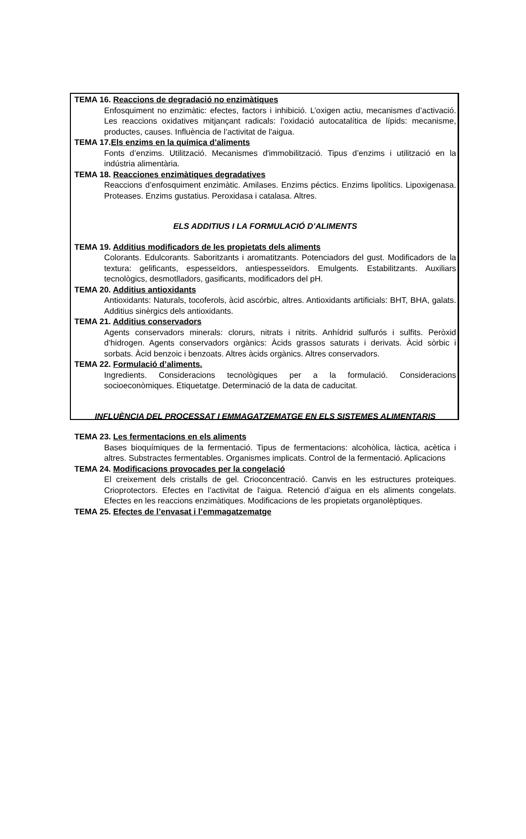TEMA 16. Reaccions de degradació no enzimàtiques
Enfosquiment no enzimàtic: efectes, factors i inhibició. L’oxigen actiu, mecanismes d’activació. Les reaccions oxidatives mitjançant radicals: l’oxidació autocatalítica de lípids: mecanisme, productes, causes. Influència de l’activitat de l'aigua.
TEMA 17.Els enzims en la química d’aliments
Fonts d’enzims. Utilització. Mecanismes d'immobilització. Tipus d’enzims i utilització en la indústria alimentària.
TEMA 18. Reacciones enzimàtiques degradatives
Reaccions d’enfosquiment enzimàtic. Amilases. Enzims péctics. Enzims lipolítics. Lipoxigenasa. Proteases. Enzims gustatius. Peroxidasa i catalasa. Altres.
ELS ADDITIUS I LA FORMULACIÓ D’ALIMENTS
TEMA 19. Additius modificadors de les propietats dels aliments
Colorants. Edulcorants. Saboritzants i aromatitzants. Potenciadors del gust. Modificadors de la textura: gelificants, espesseïdors, antiespesseïdors. Emulgents. Estabilitzants. Auxiliars tecnològics, desmotlladors, gasificants, modificadors del pH.
TEMA 20. Additius antioxidants
Antioxidants: Naturals, tocoferols, àcid ascórbic, altres. Antioxidants artificials: BHT, BHA, galats. Additius sinèrgics dels antioxidants.
TEMA 21. Additius conservadors
Agents conservadors minerals: clorurs, nitrats i nitrits. Anhídrid sulfurós i sulfits. Peròxid d’hidrogen. Agents conservadors orgànics: Àcids grassos saturats i derivats. Àcid sòrbic i sorbats. Àcid benzoic i benzoats. Altres àcids orgànics. Altres conservadors.
TEMA 22. Formulació d’aliments.
Ingredients. Consideracions tecnològiques per a la formulació. Consideracions socioeconòmiques. Etiquetatge. Determinació de la data de caducitat.
INFLUÈNCIA DEL PROCESSAT I EMMAGATZEMATGE EN ELS SISTEMES ALIMENTARIS
TEMA 23. Les fermentacions en els aliments
Bases bioquímiques de la fermentació. Tipus de fermentacions: alcohòlica, làctica, acètica i altres. Substractes fermentables. Organismes implicats. Control de la fermentació. Aplicacions
TEMA 24. Modificacions provocades per la congelació
El creixement dels cristalls de gel. Crioconcentració. Canvis en les estructures proteiques. Crioprotectors. Efectes en l’activitat de l'aigua. Retenció d’aigua en els aliments congelats. Efectes en les reaccions enzimàtiques. Modificacions de les propietats organolèptiques.
TEMA 25. Efectes de l’envasat i l’emmagatzematge